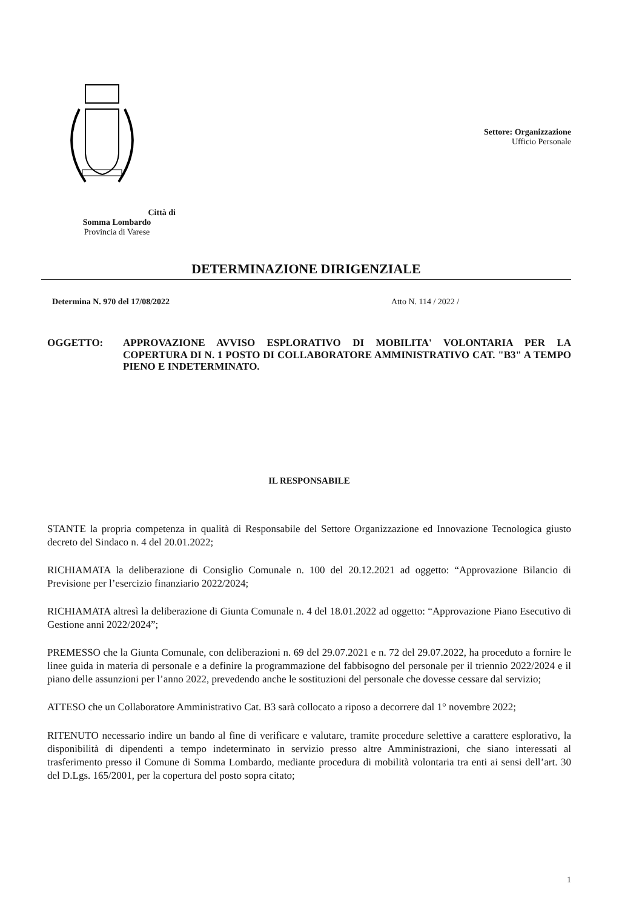Città di Somma Lombardo
Provincia di Varese
Settore: Organizzazione
Ufficio Personale
DETERMINAZIONE DIRIGENZIALE
Determina N. 970 del 17/08/2022 Atto N. 114 / 2022 /
OGGETTO: APPROVAZIONE AVVISO ESPLORATIVO DI MOBILITA' VOLONTARIA PER LA COPERTURA DI N. 1 POSTO DI COLLABORATORE AMMINISTRATIVO CAT. "B3" A TEMPO PIENO E INDETERMINATO.
IL RESPONSABILE
STANTE la propria competenza in qualità di Responsabile del Settore Organizzazione ed Innovazione Tecnologica giusto decreto del Sindaco n. 4 del 20.01.2022;
RICHIAMATA la deliberazione di Consiglio Comunale n. 100 del 20.12.2021 ad oggetto: “Approvazione Bilancio di Previsione per l’esercizio finanziario 2022/2024;
RICHIAMATA altresì la deliberazione di Giunta Comunale n. 4 del 18.01.2022 ad oggetto: “Approvazione Piano Esecutivo di Gestione anni 2022/2024”;
PREMESSO che la Giunta Comunale, con deliberazioni n. 69 del 29.07.2021 e n. 72 del 29.07.2022, ha proceduto a fornire le linee guida in materia di personale e a definire la programmazione del fabbisogno del personale per il triennio 2022/2024 e il piano delle assunzioni per l’anno 2022, prevedendo anche le sostituzioni del personale che dovesse cessare dal servizio;
ATTESO che un Collaboratore Amministrativo Cat. B3 sarà collocato a riposo a decorrere dal 1° novembre 2022;
RITENUTO necessario indire un bando al fine di verificare e valutare, tramite procedure selettive a carattere esplorativo, la disponibilità di dipendenti a tempo indeterminato in servizio presso altre Amministrazioni, che siano interessati al trasferimento presso il Comune di Somma Lombardo, mediante procedura di mobilità volontaria tra enti ai sensi dell’art. 30 del D.Lgs. 165/2001, per la copertura del posto sopra citato;
1